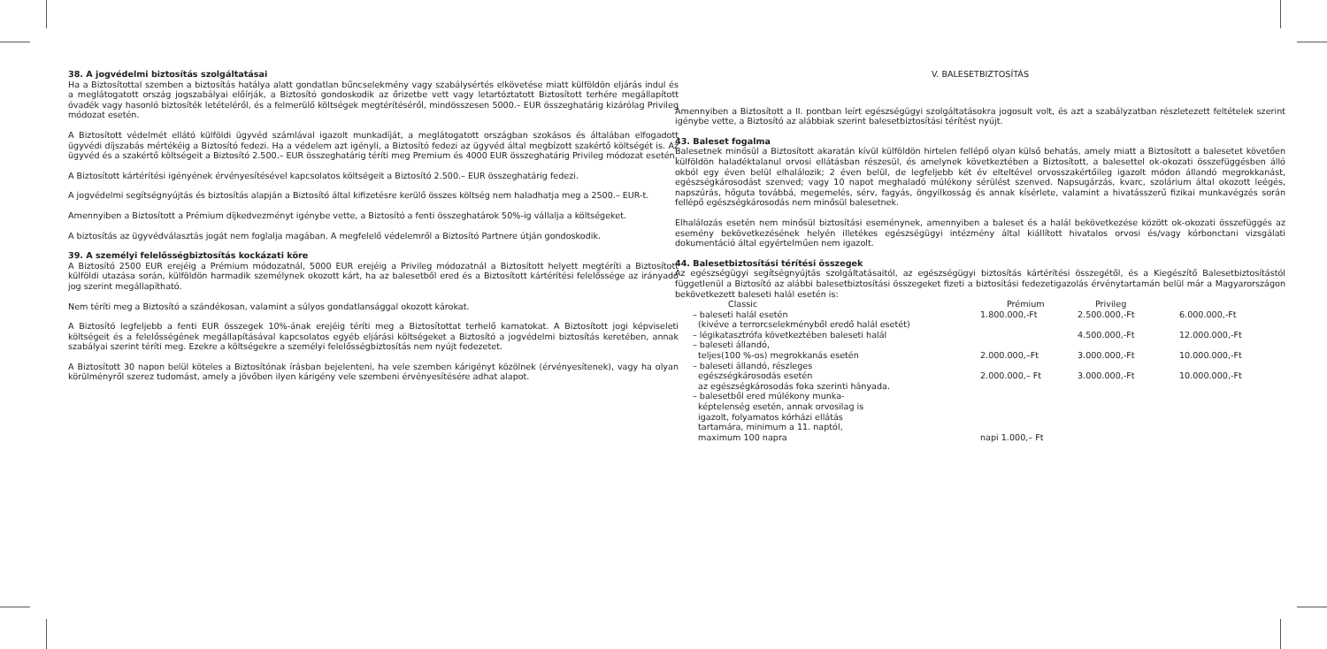38. A jogvédelmi biztosítás szolgáltatásai
Ha a Biztosítottal szemben a biztosítás hatálya alatt gondatlan bűncselekmény vagy szabálysértés elkövetése miatt külföldön eljárás indul és a meglátogatott ország jogszabályai előírják, a Biztosító gondoskodik az őrizetbe vett vagy letartóztatott Biztosított terhére megállapított óvadék vagy hasonló biztosíték letételéről, és a felmerülő költségek megtérítéséről, mindösszesen 5000.– EUR összeghatárig kizárólag Privileg módozat esetén.
A Biztosított védelmét ellátó külföldi ügyvéd számlával igazolt munkadíját, a meglátogatott országban szokásos és általában elfogadott ügyvédi díjszabás mértékéig a Biztosító fedezi. Ha a védelem azt igényli, a Biztosító fedezi az ügyvéd által megbízott szakértő költségét is. Az ügyvéd és a szakértő költségeit a Biztosító 2.500.– EUR összeghatárig téríti meg Premium és 4000 EUR összeghatárig Privileg módozat esetén.
A Biztosított kártérítési igényének érvényesítésével kapcsolatos költségeit a Biztosító 2.500.– EUR összeghatárig fedezi.
A jogvédelmi segítségnyújtás és biztosítás alapján a Biztosító által kifizetésre kerülő összes költség nem haladhatja meg a 2500.– EUR-t.
Amennyiben a Biztosított a Prémium díjkedvezményt igénybe vette, a Biztosító a fenti összeghatárok 50%-ig vállalja a költségeket.
A biztosítás az ügyvédválasztás jogát nem foglalja magában. A megfelelő védelemről a Biztosító Partnere útján gondoskodik.
39. A személyi felelősségbiztosítás kockázati köre
A Biztosító 2500 EUR erejéig a Prémium módozatnál, 5000 EUR erejéig a Privileg módozatnál a Biztosított helyett megtéríti a Biztosított külföldi utazása során, külföldön harmadik személynek okozott kárt, ha az balesetből ered és a Biztosított kártérítési felelőssége az irányadó jog szerint megállapítható.
Nem téríti meg a Biztosító a szándékosan, valamint a súlyos gondatlansággal okozott károkat.
A Biztosító legfeljebb a fenti EUR összegek 10%-ának erejéig téríti meg a Biztosítottat terhelő kamatokat. A Biztosított jogi képviseleti költségeit és a felelősségének megállapításával kapcsolatos egyéb eljárási költségeket a Biztosító a jogvédelmi biztosítás keretében, annak szabályai szerint téríti meg. Ezekre a költségekre a személyi felelősségbiztosítás nem nyújt fedezetet.
A Biztosított 30 napon belül köteles a Biztosítónak írásban bejelenteni, ha vele szemben kárigényt közölnek (érvényesítenek), vagy ha olyan körülményről szerez tudomást, amely a jövőben ilyen kárigény vele szembeni érvényesítésére adhat alapot.
V. BALESETBIZTOSÍTÁS
Amennyiben a Biztosított a II. pontban leírt egészségügyi szolgáltatásokra jogosult volt, és azt a szabályzatban részletezett feltételek szerint igénybe vette, a Biztosító az alábbiak szerint balesetbiztosítási térítést nyújt.
43. Baleset fogalma
Balesetnek minősül a Biztosított akaratán kívül külföldön hirtelen fellépő olyan külső behatás, amely miatt a Biztosított a balesetet követően külföldön haladéktalanul orvosi ellátásban részesül, és amelynek következtében a Biztosított, a balesettel ok-okozati összefüggésben álló okból egy éven belül elhalálozik; 2 éven belül, de legfeljebb két év elteltével orvosszakértőileg igazolt módon állandó megrokkanást, egészségkárosodást szenved; vagy 10 napot meghaladó múlékony sérülést szenved. Napsugárzás, kvarc, szolárium által okozott leégés, napszúrás, hőguta továbbá, megemelés, sérv, fagyás, öngyilkosság és annak kísérlete, valamint a hivatásszerű fizikai munkavégzés során fellépő egészségkárosodás nem minősül balesetnek.
Elhalálozás esetén nem minősül biztosítási eseménynek, amennyiben a baleset és a halál bekövetkezése között ok-okozati összefüggés az esemény bekövetkezésének helyén illetékes egészségügyi intézmény által kiállított hivatalos orvosi és/vagy kórbonctani vizsgálati dokumentáció által egyértelműen nem igazolt.
44. Balesetbiztosítási térítési összegek
Az egészségügyi segítségnyújtás szolgáltatásaitól, az egészségügyi biztosítás kártérítési összegétől, és a Kiegészítő Balesetbiztosítástól függetlenül a Biztosító az alábbi balesetbiztosítási összegeket fizeti a biztosítási fedezetigazolás érvénytartamán belül már a Magyarországon bekövetkezett baleseti halál esetén is:
| Classic | Prémium | Privileg | |
| --- | --- | --- | --- |
| – baleseti halál esetén (kivéve a terrorcselekményből eredő halál esetét) | 1.800.000,-Ft | 2.500.000,-Ft | 6.000.000,-Ft |
| – légikatasztrófa következtében baleseti halál | | 4.500.000,-Ft | 12.000.000,-Ft |
| – baleseti állandó, teljes(100 %-os) megrokkanás esetén | 2.000.000,–Ft | 3.000.000,-Ft | 10.000.000,-Ft |
| – baleseti állandó, részleges egészségkárosodás esetén az egészségkárosodás foka szerinti hányada. | 2.000.000,– Ft | 3.000.000,-Ft | 10.000.000,-Ft |
| – balesetből ered múlékony munka- képtelenség esetén, annak orvosilag is igazolt, folyamatos kórházi ellátás tartamára, minimum a 11. naptól, maximum 100 napra | napi 1.000,– Ft | | |